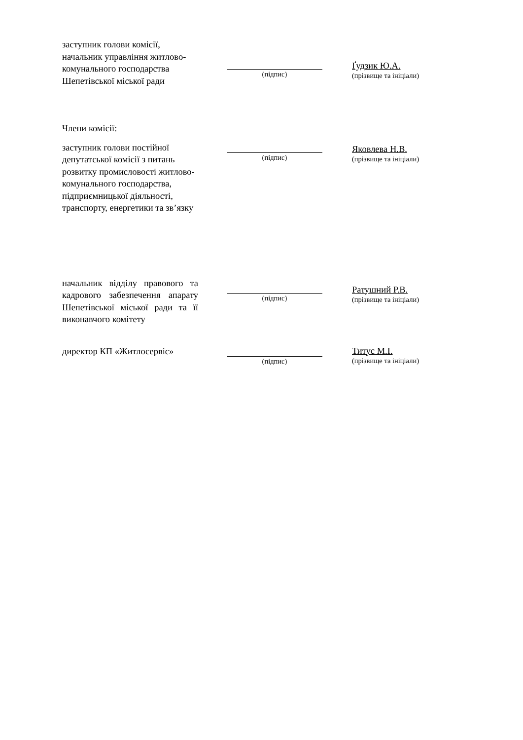заступник голови комісії, начальник управління житлово-комунального господарства Шепетівської міської ради
(підпис)
Ґудзик Ю.А.
(прізвище та ініціали)
Члени комісії:
заступник голови постійної депутатської комісії з питань розвитку промисловості житлово-комунального господарства, підприємницької діяльності, транспорту, енергетики та зв’язку
(підпис)
Яковлева Н.В.
(прізвище та ініціали)
начальник відділу правового та кадрового забезпечення апарату Шепетівської міської ради та її виконавчого комітету
(підпис)
Ратушний Р.В.
(прізвище та ініціали)
директор КП «Житлосервіс»
(підпис)
Титус М.І.
(прізвище та ініціали)